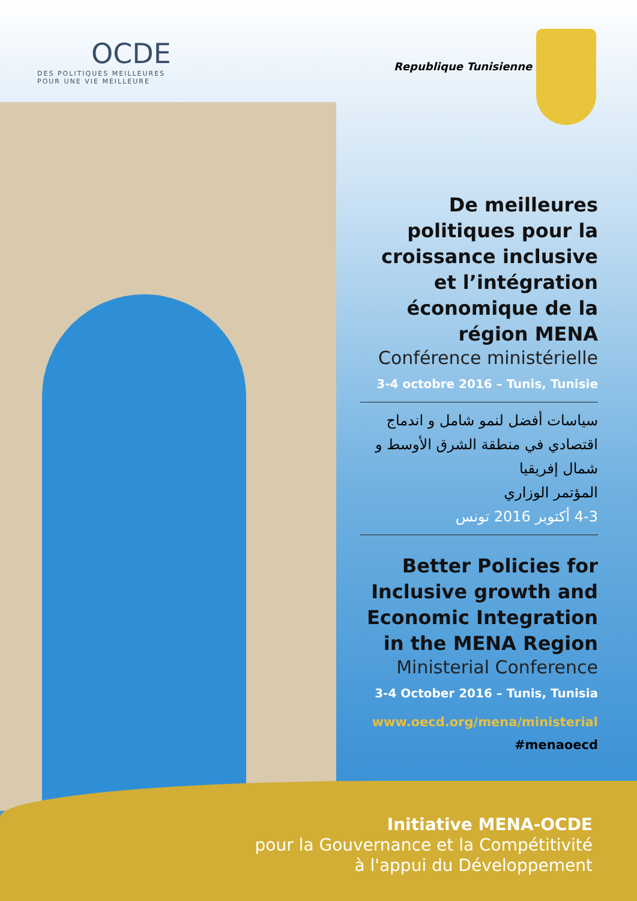OCDE
DES POLITIQUES MEILLEURES
POUR UNE VIE MEILLEURE
Republique Tunisienne
De meilleures politiques pour la croissance inclusive et l’intégration économique de la région MENA
Conférence ministérielle
3-4 octobre 2016 – Tunis, Tunisie
سياسات أفضل لنمو شامل و اندماج اقتصادي في منطقة الشرق الأوسط و شمال إفريقيا
المؤتمر الوزاري
4-3 أكتوبر 2016 تونس
Better Policies for Inclusive growth and Economic Integration in the MENA Region
Ministerial Conference
3-4 October 2016 – Tunis, Tunisia
www.oecd.org/mena/ministerial
#menaoecd
Initiative MENA-OCDE
pour la Gouvernance et la Compétitivité
à l'appui du Développement